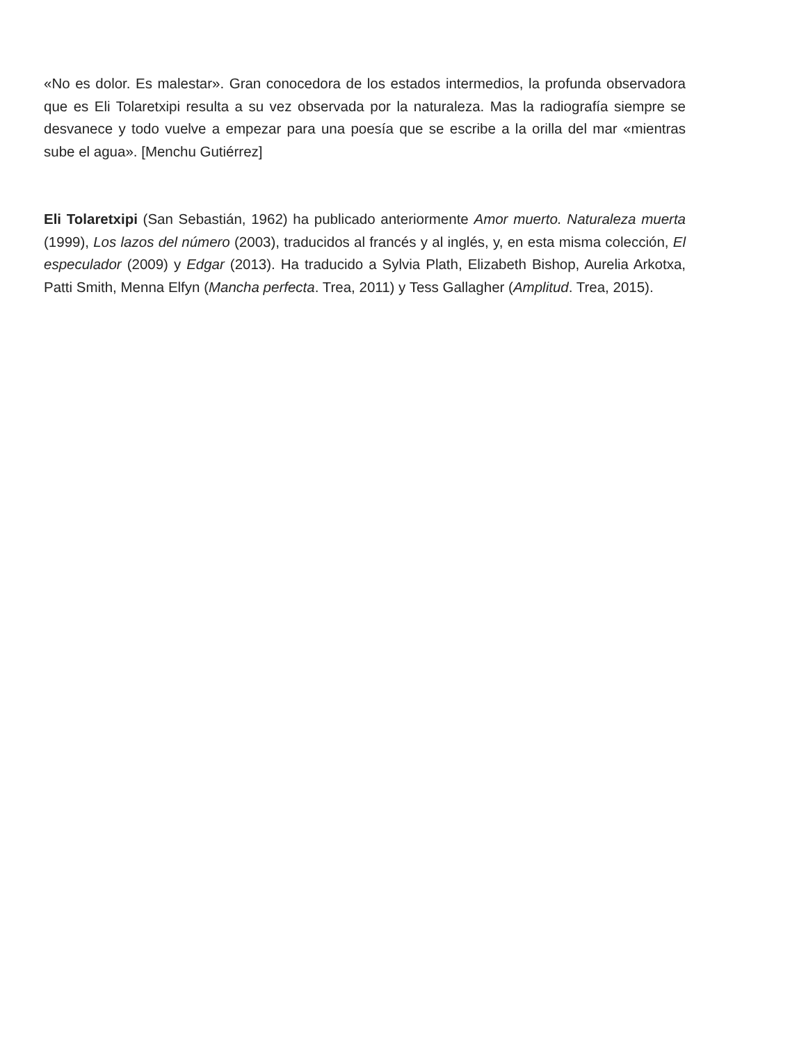«No es dolor. Es malestar». Gran conocedora de los estados intermedios, la profunda observadora que es Eli Tolaretxipi resulta a su vez observada por la naturaleza. Mas la radiografía siempre se desvanece y todo vuelve a empezar para una poesía que se escribe a la orilla del mar «mientras sube el agua». [Menchu Gutiérrez]
Eli Tolaretxipi (San Sebastián, 1962) ha publicado anteriormente Amor muerto. Naturaleza muerta (1999), Los lazos del número (2003), traducidos al francés y al inglés, y, en esta misma colección, El especulador (2009) y Edgar (2013). Ha traducido a Sylvia Plath, Elizabeth Bishop, Aurelia Arkotxa, Patti Smith, Menna Elfyn (Mancha perfecta. Trea, 2011) y Tess Gallagher (Amplitud. Trea, 2015).